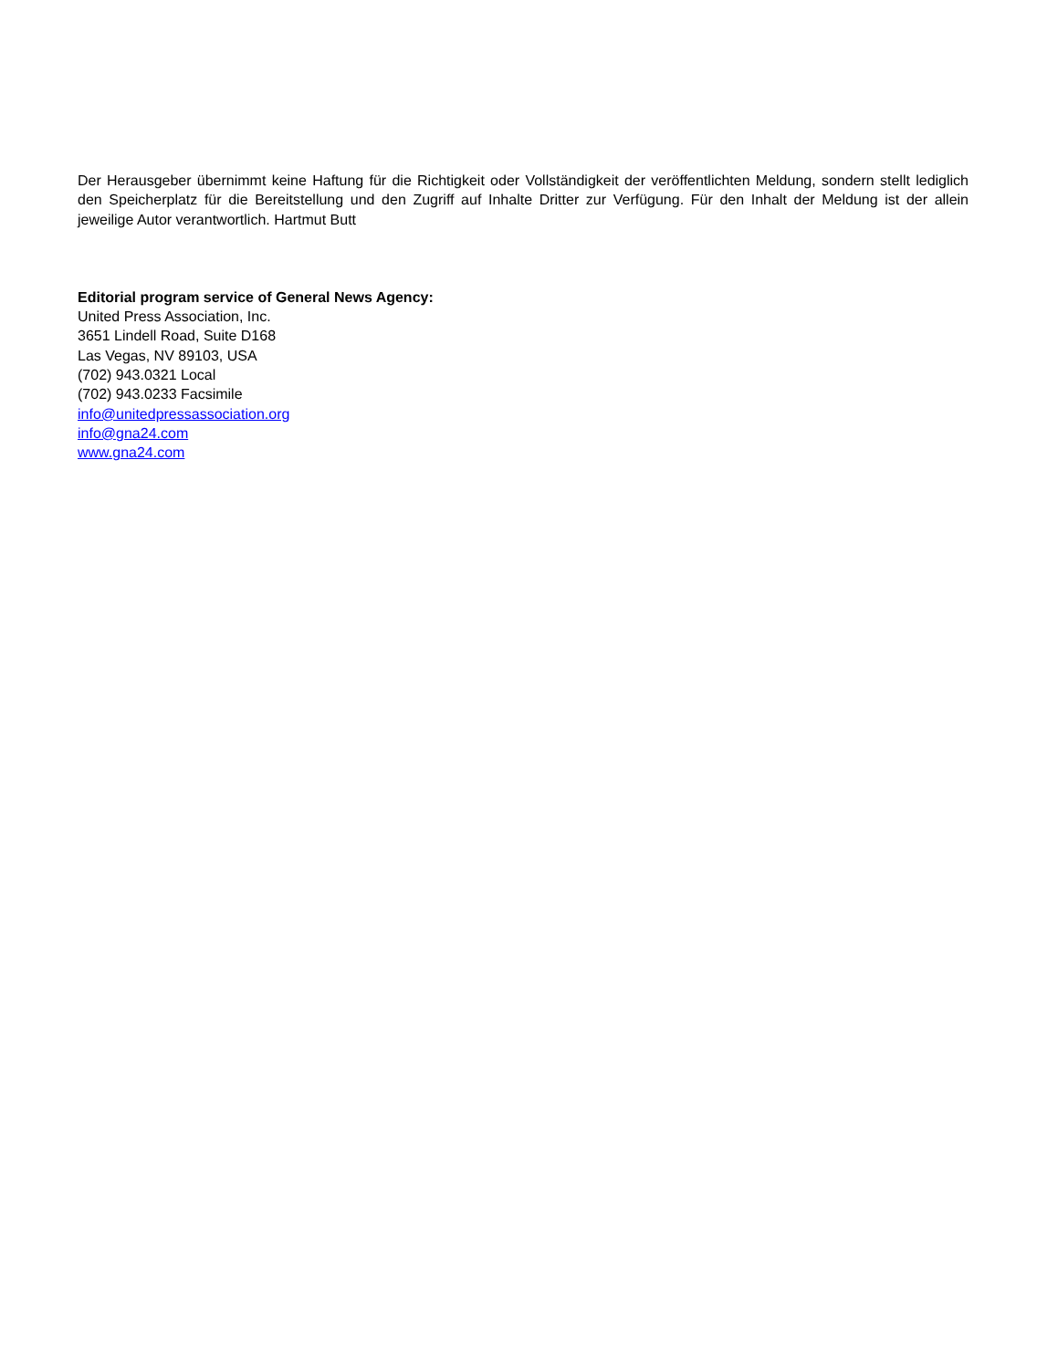Der Herausgeber übernimmt keine Haftung für die Richtigkeit oder Vollständigkeit der veröffentlichten Meldung, sondern stellt lediglich den Speicherplatz für die Bereitstellung und den Zugriff auf Inhalte Dritter zur Verfügung. Für den Inhalt der Meldung ist der allein jeweilige Autor verantwortlich. Hartmut Butt
Editorial program service of General News Agency:
United Press Association, Inc.
3651 Lindell Road, Suite D168
Las Vegas, NV 89103, USA
(702) 943.0321 Local
(702) 943.0233 Facsimile
info@unitedpressassociation.org
info@gna24.com
www.gna24.com